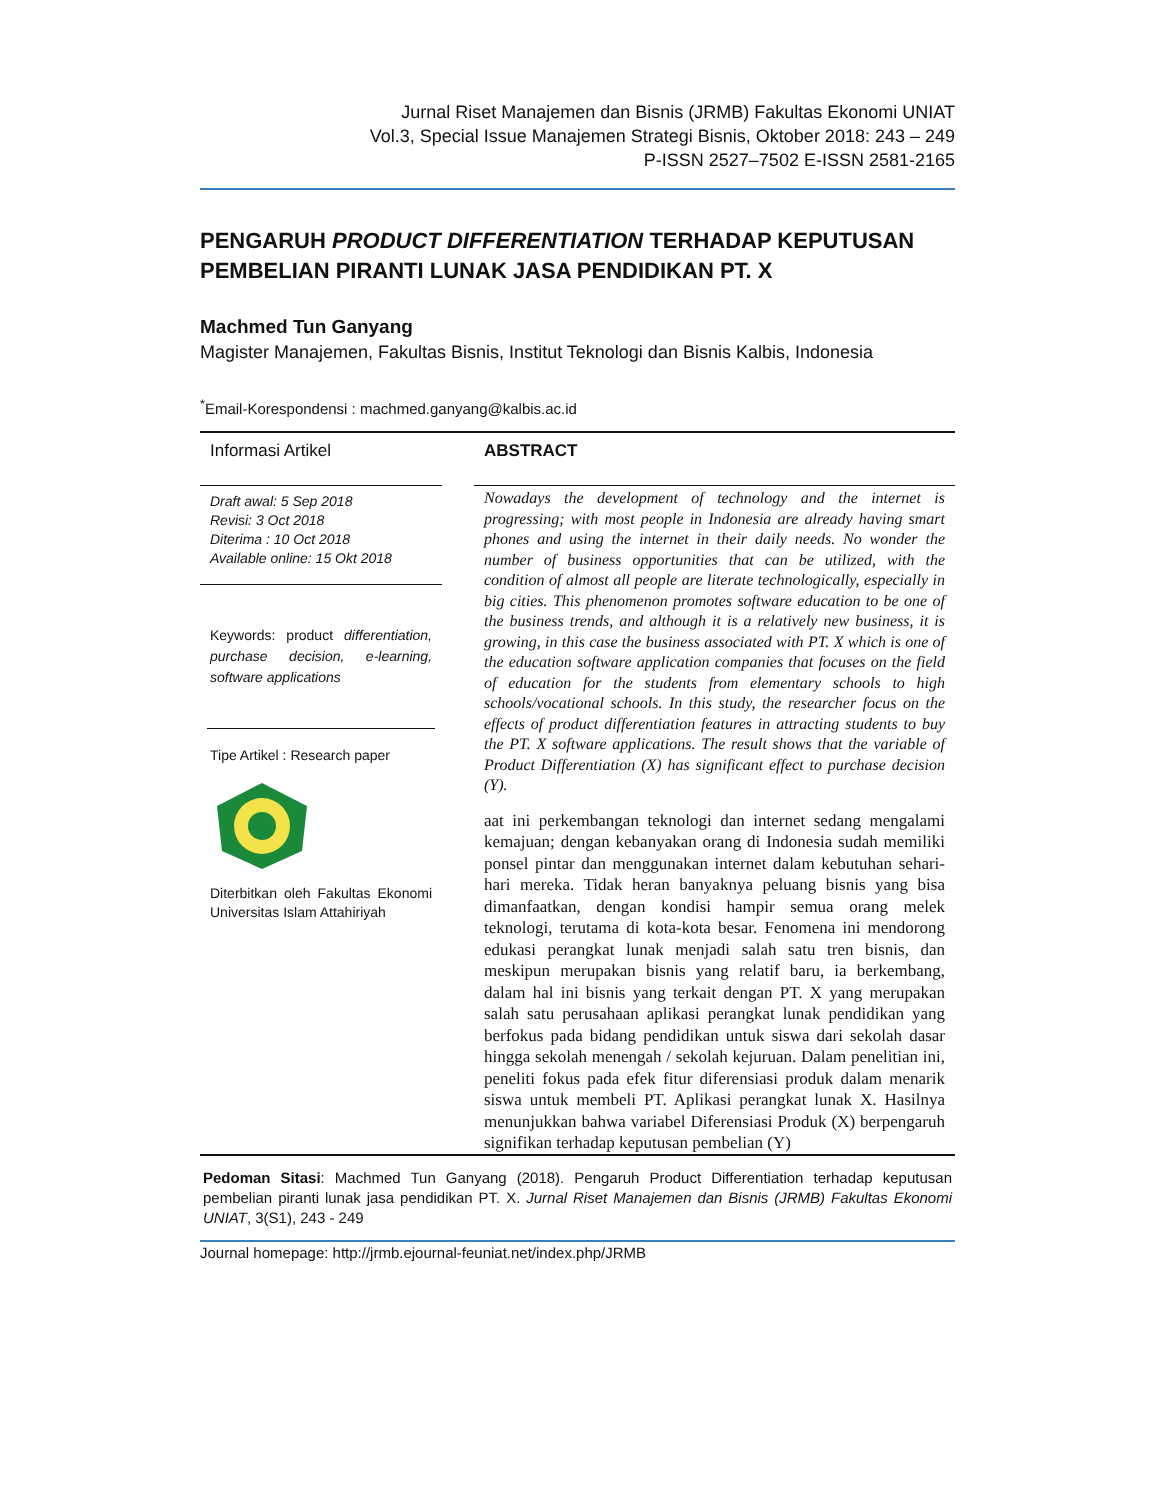Jurnal Riset Manajemen dan Bisnis (JRMB) Fakultas Ekonomi UNIAT
Vol.3, Special Issue Manajemen Strategi Bisnis, Oktober 2018: 243 – 249
P-ISSN 2527–7502 E-ISSN 2581-2165
PENGARUH PRODUCT DIFFERENTIATION TERHADAP KEPUTUSAN PEMBELIAN PIRANTI LUNAK JASA PENDIDIKAN PT. X
Machmed Tun Ganyang
Magister Manajemen, Fakultas Bisnis, Institut Teknologi dan Bisnis Kalbis, Indonesia
<sup>*</sup> Email-Korespondensi : machmed.ganyang@kalbis.ac.id
Informasi Artikel
Draft awal: 5 Sep 2018
Revisi: 3 Oct 2018
Diterima : 10 Oct 2018
Available online: 15 Okt 2018
Keywords: product differentiation, purchase decision, e-learning, software applications
Tipe Artikel : Research paper
Diterbitkan oleh Fakultas Ekonomi Universitas Islam Attahiriyah
ABSTRACT
Nowadays the development of technology and the internet is progressing; with most people in Indonesia are already having smart phones and using the internet in their daily needs. No wonder the number of business opportunities that can be utilized, with the condition of almost all people are literate technologically, especially in big cities. This phenomenon promotes software education to be one of the business trends, and although it is a relatively new business, it is growing, in this case the business associated with PT. X which is one of the education software application companies that focuses on the field of education for the students from elementary schools to high schools/vocational schools. In this study, the researcher focus on the effects of product differentiation features in attracting students to buy the PT. X software applications. The result shows that the variable of Product Differentiation (X) has significant effect to purchase decision (Y).
aat ini perkembangan teknologi dan internet sedang mengalami kemajuan; dengan kebanyakan orang di Indonesia sudah memiliki ponsel pintar dan menggunakan internet dalam kebutuhan sehari-hari mereka. Tidak heran banyaknya peluang bisnis yang bisa dimanfaatkan, dengan kondisi hampir semua orang melek teknologi, terutama di kota-kota besar. Fenomena ini mendorong edukasi perangkat lunak menjadi salah satu tren bisnis, dan meskipun merupakan bisnis yang relatif baru, ia berkembang, dalam hal ini bisnis yang terkait dengan PT. X yang merupakan salah satu perusahaan aplikasi perangkat lunak pendidikan yang berfokus pada bidang pendidikan untuk siswa dari sekolah dasar hingga sekolah menengah / sekolah kejuruan. Dalam penelitian ini, peneliti fokus pada efek fitur diferensiasi produk dalam menarik siswa untuk membeli PT. Aplikasi perangkat lunak X. Hasilnya menunjukkan bahwa variabel Diferensiasi Produk (X) berpengaruh signifikan terhadap keputusan pembelian (Y)
Pedoman Sitasi: Machmed Tun Ganyang (2018). Pengaruh Product Differentiation terhadap keputusan pembelian piranti lunak jasa pendidikan PT. X. Jurnal Riset Manajemen dan Bisnis (JRMB) Fakultas Ekonomi UNIAT, 3(S1), 243 - 249
Journal homepage: http://jrmb.ejournal-feuniat.net/index.php/JRMB